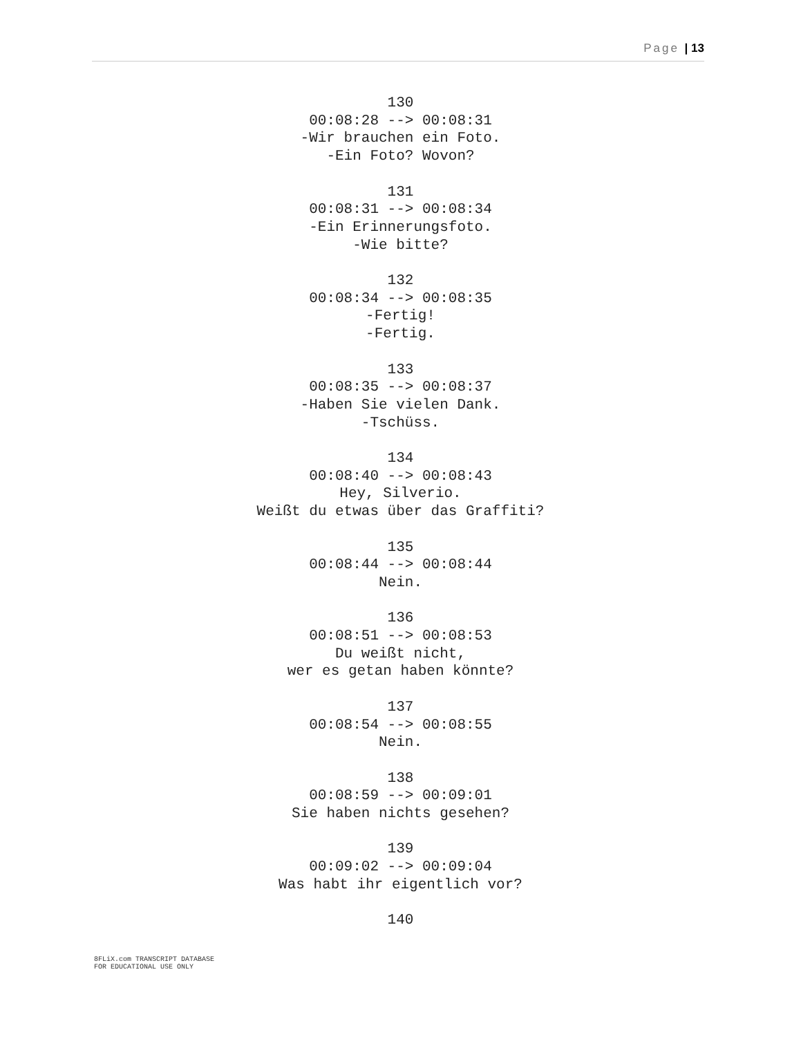Page | 13
130
00:08:28 --> 00:08:31
-Wir brauchen ein Foto.
-Ein Foto? Wovon?
131
00:08:31 --> 00:08:34
-Ein Erinnerungsfoto.
-Wie bitte?
132
00:08:34 --> 00:08:35
-Fertig!
-Fertig.
133
00:08:35 --> 00:08:37
-Haben Sie vielen Dank.
-Tschüss.
134
00:08:40 --> 00:08:43
Hey, Silverio.
Weißt du etwas über das Graffiti?
135
00:08:44 --> 00:08:44
Nein.
136
00:08:51 --> 00:08:53
Du weißt nicht,
wer es getan haben könnte?
137
00:08:54 --> 00:08:55
Nein.
138
00:08:59 --> 00:09:01
Sie haben nichts gesehen?
139
00:09:02 --> 00:09:04
Was habt ihr eigentlich vor?
140
8FLiX.com TRANSCRIPT DATABASE
FOR EDUCATIONAL USE ONLY